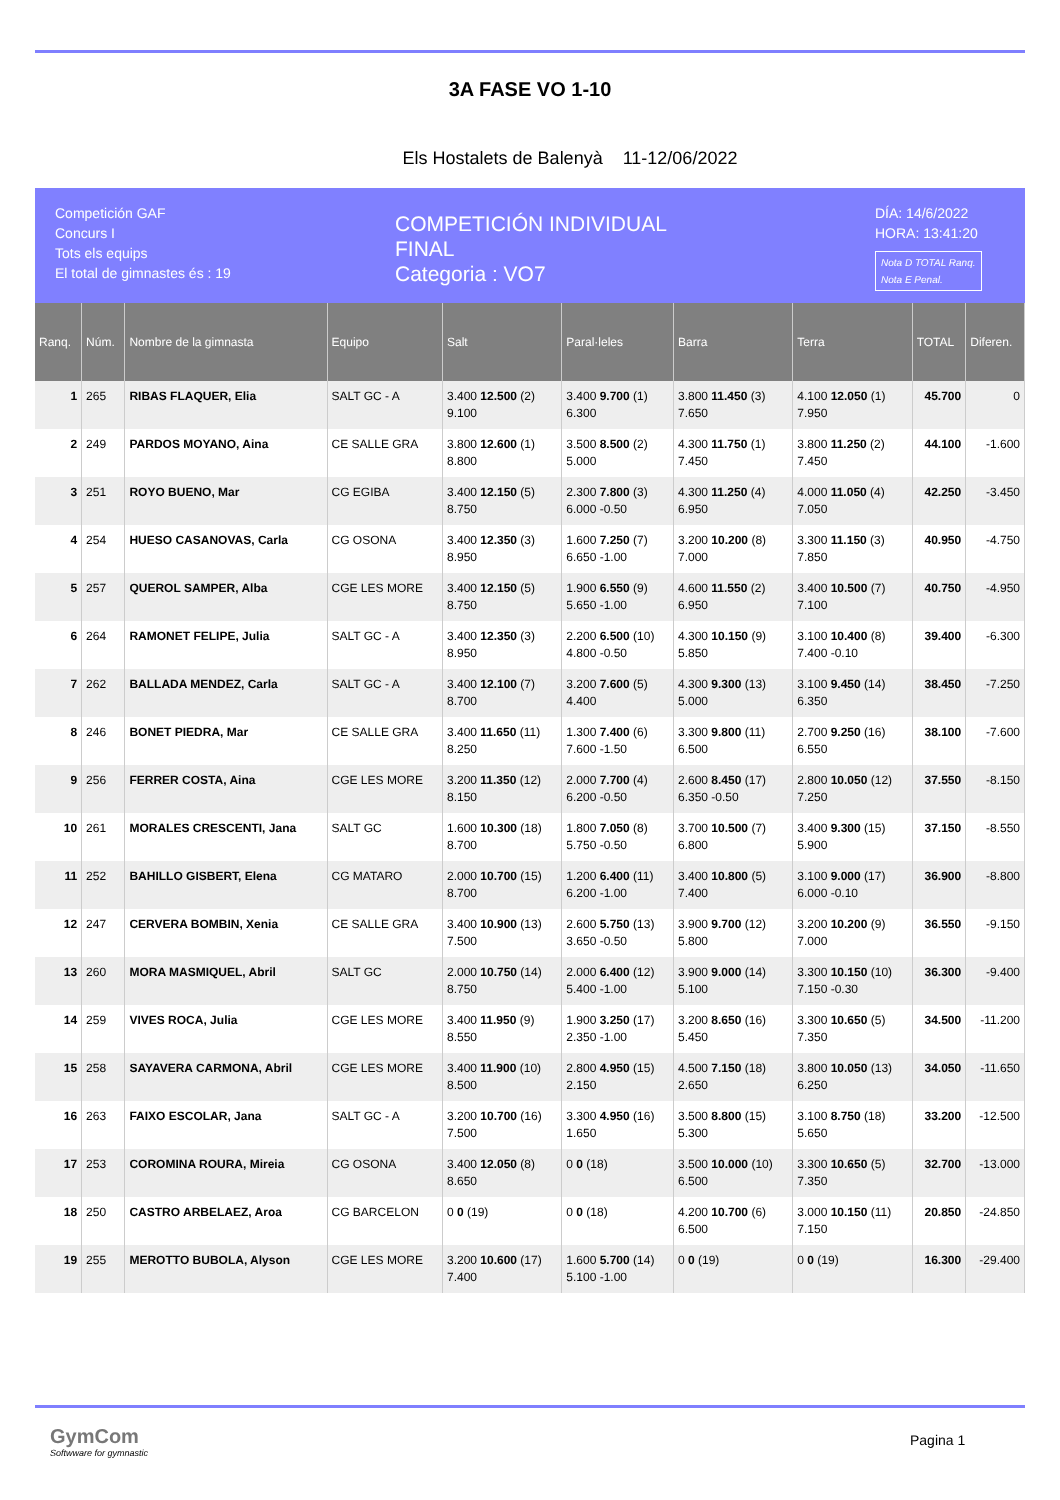3A FASE VO 1-10
Els Hostalets de Balenyà 11-12/06/2022
Competición GAF
Concurs I
Tots els equips
El total de gimnastes és : 19
COMPETICIÓN INDIVIDUAL
FINAL
Categoria : VO7
DÍA: 14/6/2022
HORA: 13:41:20
Nota D TOTAL Ranq.
Nota E Penal.
| Ranq. | Núm. | Nombre de la gimnasta | Equipo | Salt | Paral·leles | Barra | Terra | TOTAL | Diferen. |
| --- | --- | --- | --- | --- | --- | --- | --- | --- | --- |
| 1 | 265 | RIBAS FLAQUER, Elia | SALT GC - A | 3.400 12.500 (2) 9.100 | 3.400 9.700 (1) 6.300 | 3.800 11.450 (3) 7.650 | 4.100 12.050 (1) 7.950 | 45.700 | 0 |
| 2 | 249 | PARDOS MOYANO, Aina | CE SALLE GRA | 3.800 12.600 (1) 8.800 | 3.500 8.500 (2) 5.000 | 4.300 11.750 (1) 7.450 | 3.800 11.250 (2) 7.450 | 44.100 | -1.600 |
| 3 | 251 | ROYO BUENO, Mar | CG EGIBA | 3.400 12.150 (5) 8.750 | 2.300 7.800 (3) 6.000 -0.50 | 4.300 11.250 (4) 6.950 | 4.000 11.050 (4) 7.050 | 42.250 | -3.450 |
| 4 | 254 | HUESO CASANOVAS, Carla | CG OSONA | 3.400 12.350 (3) 8.950 | 1.600 7.250 (7) 6.650 -1.00 | 3.200 10.200 (8) 7.000 | 3.300 11.150 (3) 7.850 | 40.950 | -4.750 |
| 5 | 257 | QUEROL SAMPER, Alba | CGE LES MORE | 3.400 12.150 (5) 8.750 | 1.900 6.550 (9) 5.650 -1.00 | 4.600 11.550 (2) 6.950 | 3.400 10.500 (7) 7.100 | 40.750 | -4.950 |
| 6 | 264 | RAMONET FELIPE, Julia | SALT GC - A | 3.400 12.350 (3) 8.950 | 2.200 6.500 (10) 4.800 -0.50 | 4.300 10.150 (9) 5.850 | 3.100 10.400 (8) 7.400 -0.10 | 39.400 | -6.300 |
| 7 | 262 | BALLADA MENDEZ, Carla | SALT GC - A | 3.400 12.100 (7) 8.700 | 3.200 7.600 (5) 4.400 | 4.300 9.300 (13) 5.000 | 3.100 9.450 (14) 6.350 | 38.450 | -7.250 |
| 8 | 246 | BONET PIEDRA, Mar | CE SALLE GRA | 3.400 11.650 (11) 8.250 | 1.300 7.400 (6) 7.600 -1.50 | 3.300 9.800 (11) 6.500 | 2.700 9.250 (16) 6.550 | 38.100 | -7.600 |
| 9 | 256 | FERRER COSTA, Aina | CGE LES MORE | 3.200 11.350 (12) 8.150 | 2.000 7.700 (4) 6.200 -0.50 | 2.600 8.450 (17) 6.350 -0.50 | 2.800 10.050 (12) 7.250 | 37.550 | -8.150 |
| 10 | 261 | MORALES CRESCENTI, Jana | SALT GC | 1.600 10.300 (18) 8.700 | 1.800 7.050 (8) 5.750 -0.50 | 3.700 10.500 (7) 6.800 | 3.400 9.300 (15) 5.900 | 37.150 | -8.550 |
| 11 | 252 | BAHILLO GISBERT, Elena | CG MATARO | 2.000 10.700 (15) 8.700 | 1.200 6.400 (11) 6.200 -1.00 | 3.400 10.800 (5) 7.400 | 3.100 9.000 (17) 6.000 -0.10 | 36.900 | -8.800 |
| 12 | 247 | CERVERA BOMBIN, Xenia | CE SALLE GRA | 3.400 10.900 (13) 7.500 | 2.600 5.750 (13) 3.650 -0.50 | 3.900 9.700 (12) 5.800 | 3.200 10.200 (9) 7.000 | 36.550 | -9.150 |
| 13 | 260 | MORA MASMIQUEL, Abril | SALT GC | 2.000 10.750 (14) 8.750 | 2.000 6.400 (12) 5.400 -1.00 | 3.900 9.000 (14) 5.100 | 3.300 10.150 (10) 7.150 -0.30 | 36.300 | -9.400 |
| 14 | 259 | VIVES ROCA, Julia | CGE LES MORE | 3.400 11.950 (9) 8.550 | 1.900 3.250 (17) 2.350 -1.00 | 3.200 8.650 (16) 5.450 | 3.300 10.650 (5) 7.350 | 34.500 | -11.200 |
| 15 | 258 | SAYAVERA CARMONA, Abril | CGE LES MORE | 3.400 11.900 (10) 8.500 | 2.800 4.950 (15) 2.150 | 4.500 7.150 (18) 2.650 | 3.800 10.050 (13) 6.250 | 34.050 | -11.650 |
| 16 | 263 | FAIXO ESCOLAR, Jana | SALT GC - A | 3.200 10.700 (16) 7.500 | 3.300 4.950 (16) 1.650 | 3.500 8.800 (15) 5.300 | 3.100 8.750 (18) 5.650 | 33.200 | -12.500 |
| 17 | 253 | COROMINA ROURA, Mireia | CG OSONA | 3.400 12.050 (8) 8.650 | 0 0 (18) | 3.500 10.000 (10) 6.500 | 3.300 10.650 (5) 7.350 | 32.700 | -13.000 |
| 18 | 250 | CASTRO ARBELAEZ, Aroa | CG BARCELON | 0 0 (19) | 0 0 (18) | 4.200 10.700 (6) 6.500 | 3.000 10.150 (11) 7.150 | 20.850 | -24.850 |
| 19 | 255 | MEROTTO BUBOLA, Alyson | CGE LES MORE | 3.200 10.600 (17) 7.400 | 1.600 5.700 (14) 5.100 -1.00 | 0 0 (19) | 0 0 (19) | 16.300 | -29.400 |
GymCom
Softwware for gymnastic
Pagina 1